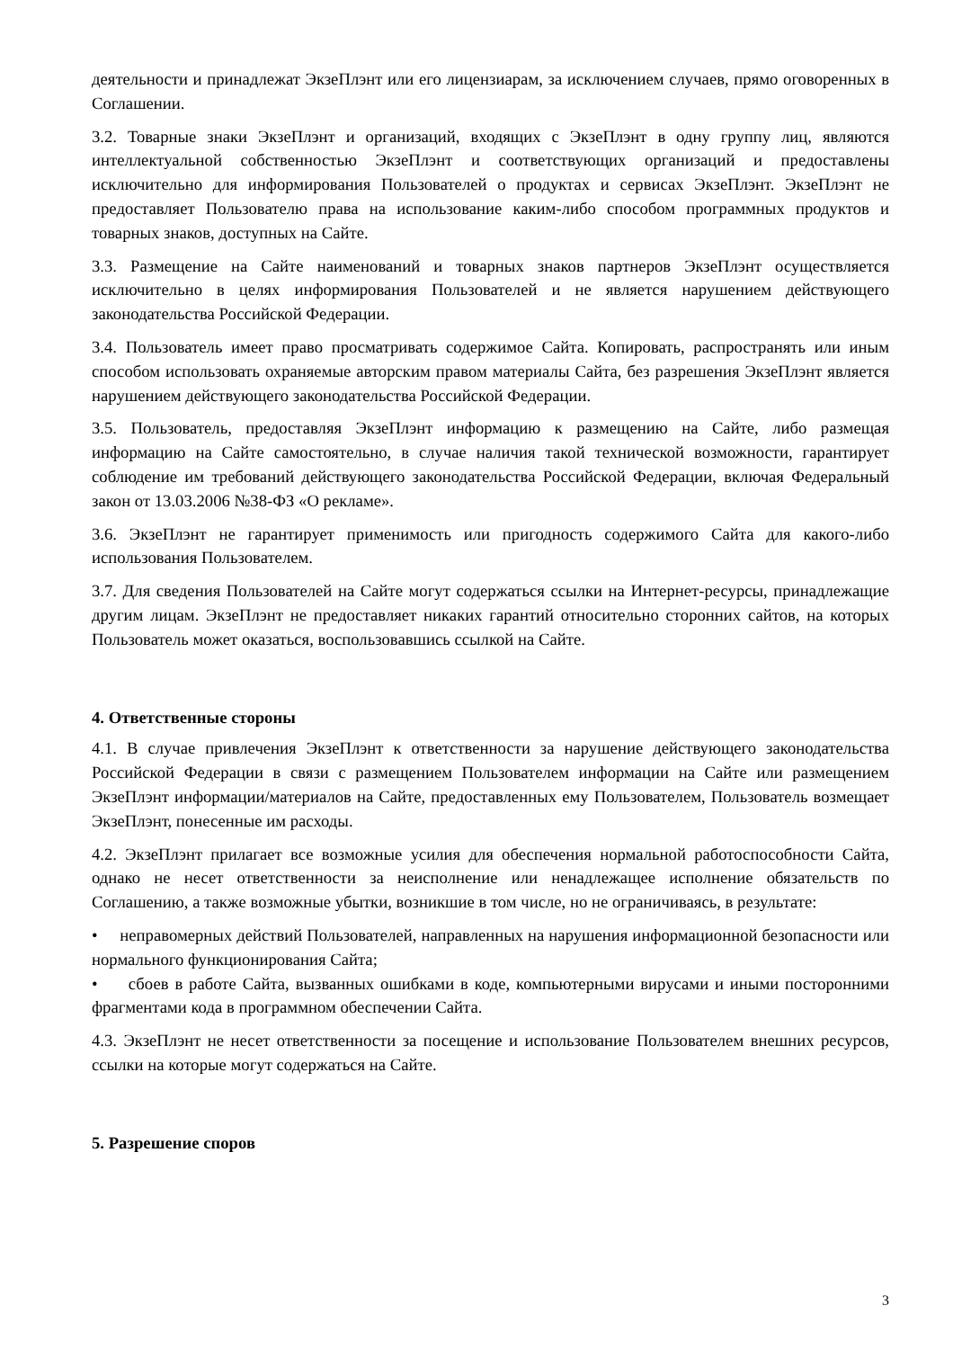деятельности и принадлежат ЭкзеПлэнт или его лицензиарам, за исключением случаев, прямо оговоренных в Соглашении.
3.2. Товарные знаки ЭкзеПлэнт и организаций, входящих с ЭкзеПлэнт в одну группу лиц, являются интеллектуальной собственностью ЭкзеПлэнт и соответствующих организаций и предоставлены исключительно для информирования Пользователей о продуктах и сервисах ЭкзеПлэнт. ЭкзеПлэнт не предоставляет Пользователю права на использование каким-либо способом программных продуктов и товарных знаков, доступных на Сайте.
3.3. Размещение на Сайте наименований и товарных знаков партнеров ЭкзеПлэнт осуществляется исключительно в целях информирования Пользователей и не является нарушением действующего законодательства Российской Федерации.
3.4. Пользователь имеет право просматривать содержимое Сайта. Копировать, распространять или иным способом использовать охраняемые авторским правом материалы Сайта, без разрешения ЭкзеПлэнт является нарушением действующего законодательства Российской Федерации.
3.5. Пользователь, предоставляя ЭкзеПлэнт информацию к размещению на Сайте, либо размещая информацию на Сайте самостоятельно, в случае наличия такой технической возможности, гарантирует соблюдение им требований действующего законодательства Российской Федерации, включая Федеральный закон от 13.03.2006 №38-ФЗ «О рекламе».
3.6. ЭкзеПлэнт не гарантирует применимость или пригодность содержимого Сайта для какого-либо использования Пользователем.
3.7. Для сведения Пользователей на Сайте могут содержаться ссылки на Интернет-ресурсы, принадлежащие другим лицам. ЭкзеПлэнт не предоставляет никаких гарантий относительно сторонних сайтов, на которых Пользователь может оказаться, воспользовавшись ссылкой на Сайте.
4. Ответственные стороны
4.1. В случае привлечения ЭкзеПлэнт к ответственности за нарушение действующего законодательства Российской Федерации в связи с размещением Пользователем информации на Сайте или размещением ЭкзеПлэнт информации/материалов на Сайте, предоставленных ему Пользователем, Пользователь возмещает ЭкзеПлэнт, понесенные им расходы.
4.2. ЭкзеПлэнт прилагает все возможные усилия для обеспечения нормальной работоспособности Сайта, однако не несет ответственности за неисполнение или ненадлежащее исполнение обязательств по Соглашению, а также возможные убытки, возникшие в том числе, но не ограничиваясь, в результате:
• неправомерных действий Пользователей, направленных на нарушения информационной безопасности или нормального функционирования Сайта;
• сбоев в работе Сайта, вызванных ошибками в коде, компьютерными вирусами и иными посторонними фрагментами кода в программном обеспечении Сайта.
4.3. ЭкзеПлэнт не несет ответственности за посещение и использование Пользователем внешних ресурсов, ссылки на которые могут содержаться на Сайте.
5. Разрешение споров
3